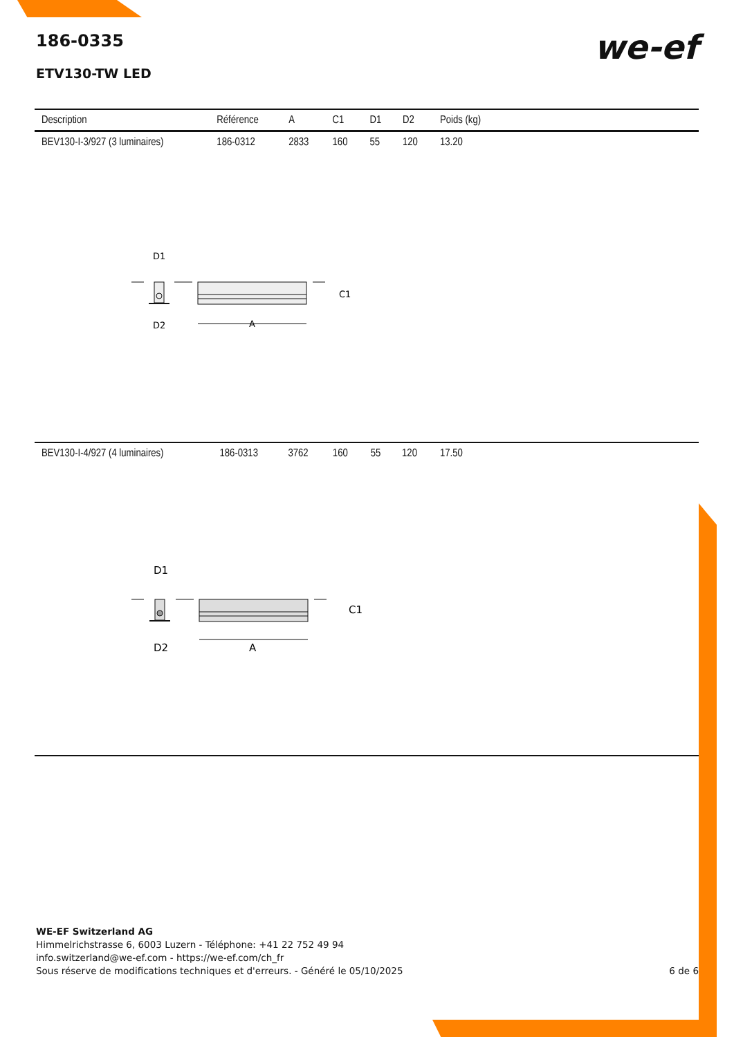186-0335
ETV130-TW LED
we-ef
| Description | Référence | A | C1 | D1 | D2 | Poids (kg) |
| --- | --- | --- | --- | --- | --- | --- |
| BEV130-I-3/927 (3 luminaires) | 186-0312 | 2833 | 160 | 55 | 120 | 13.20 |
D1
C1
D2
A
| BEV130-I-4/927 (4 luminaires) | 186-0313 | 3762 | 160 | 55 | 120 | 17.50 |
D1
C1
D2
A
WE-EF Switzerland AG
Himmelrichstrasse 6, 6003 Luzern - Téléphone: +41 22 752 49 94
info.switzerland@we-ef.com - https://we-ef.com/ch_fr
Sous réserve de modifications techniques et d'erreurs. - Généré le 05/10/2025 6 de 6